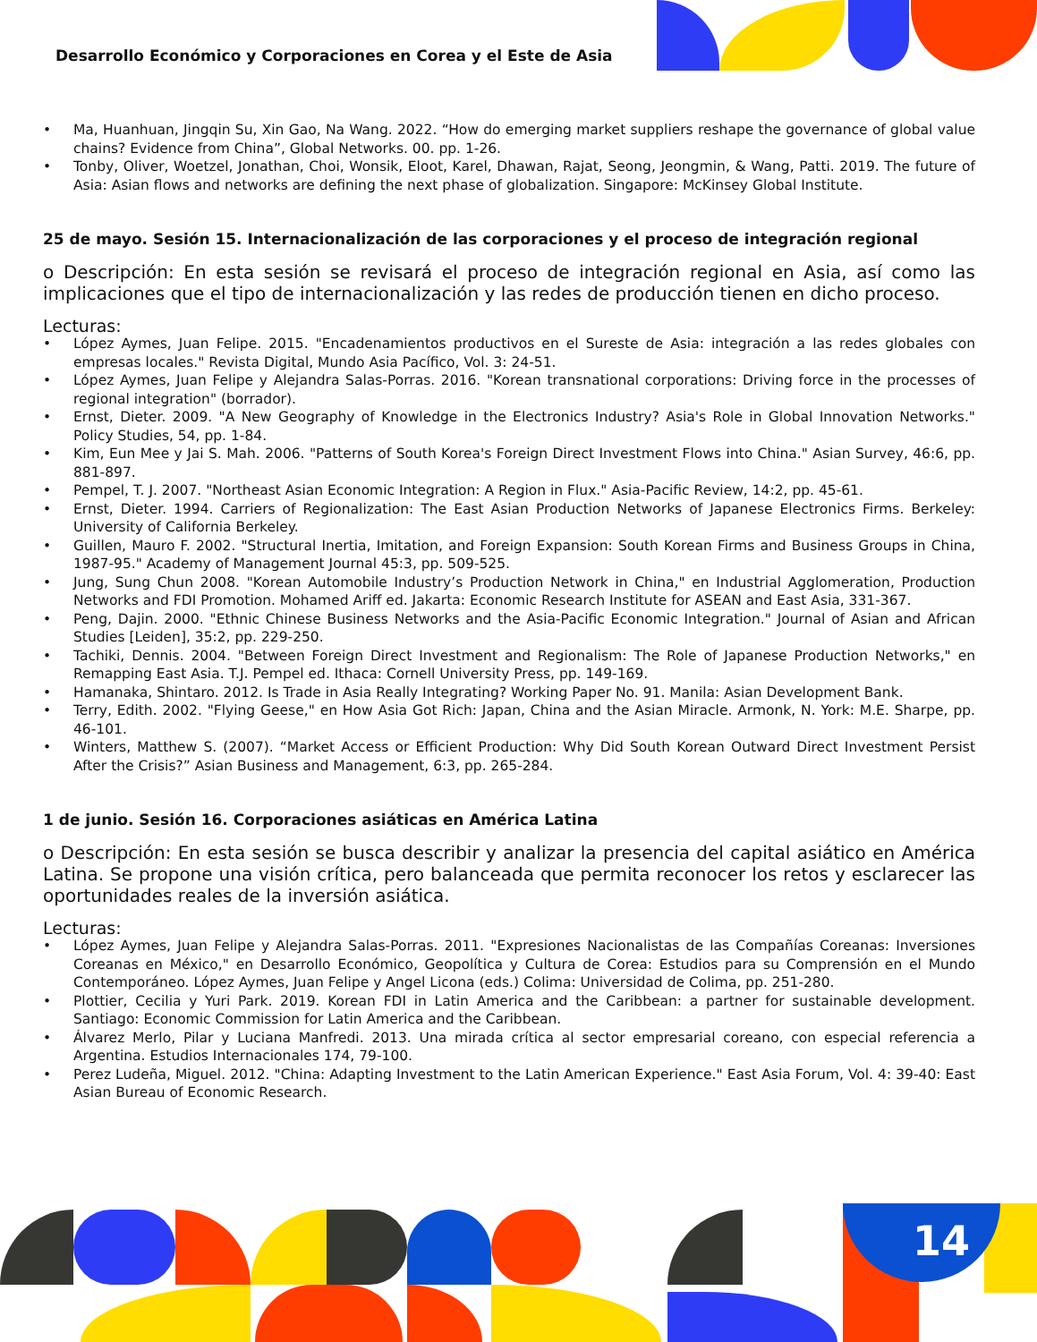Desarrollo Económico y Corporaciones en Corea y el Este de Asia
• Ma, Huanhuan, Jingqin Su, Xin Gao, Na Wang. 2022. “How do emerging market suppliers reshape the governance of global value chains? Evidence from China”, Global Networks. 00. pp. 1-26.
• Tonby, Oliver, Woetzel, Jonathan, Choi, Wonsik, Eloot, Karel, Dhawan, Rajat, Seong, Jeongmin, & Wang, Patti. 2019. The future of Asia: Asian flows and networks are defining the next phase of globalization. Singapore: McKinsey Global Institute.
25 de mayo. Sesión 15. Internacionalización de las corporaciones y el proceso de integración regional
o Descripción: En esta sesión se revisará el proceso de integración regional en Asia, así como las implicaciones que el tipo de internacionalización y las redes de producción tienen en dicho proceso.
Lecturas:
• López Aymes, Juan Felipe. 2015. "Encadenamientos productivos en el Sureste de Asia: integración a las redes globales con empresas locales." Revista Digital, Mundo Asia Pacífico, Vol. 3: 24-51.
• López Aymes, Juan Felipe y Alejandra Salas-Porras. 2016. "Korean transnational corporations: Driving force in the processes of regional integration" (borrador).
• Ernst, Dieter. 2009. "A New Geography of Knowledge in the Electronics Industry? Asia's Role in Global Innovation Networks." Policy Studies, 54, pp. 1-84.
• Kim, Eun Mee y Jai S. Mah. 2006. "Patterns of South Korea's Foreign Direct Investment Flows into China." Asian Survey, 46:6, pp. 881-897.
• Pempel, T. J. 2007. "Northeast Asian Economic Integration: A Region in Flux." Asia-Pacific Review, 14:2, pp. 45-61.
• Ernst, Dieter. 1994. Carriers of Regionalization: The East Asian Production Networks of Japanese Electronics Firms. Berkeley: University of California Berkeley.
• Guillen, Mauro F. 2002. "Structural Inertia, Imitation, and Foreign Expansion: South Korean Firms and Business Groups in China, 1987-95." Academy of Management Journal 45:3, pp. 509-525.
• Jung, Sung Chun 2008. "Korean Automobile Industry’s Production Network in China," en Industrial Agglomeration, Production Networks and FDI Promotion. Mohamed Ariff ed. Jakarta: Economic Research Institute for ASEAN and East Asia, 331-367.
• Peng, Dajin. 2000. "Ethnic Chinese Business Networks and the Asia-Pacific Economic Integration." Journal of Asian and African Studies [Leiden], 35:2, pp. 229-250.
• Tachiki, Dennis. 2004. "Between Foreign Direct Investment and Regionalism: The Role of Japanese Production Networks," en Remapping East Asia. T.J. Pempel ed. Ithaca: Cornell University Press, pp. 149-169.
• Hamanaka, Shintaro. 2012. Is Trade in Asia Really Integrating? Working Paper No. 91. Manila: Asian Development Bank.
• Terry, Edith. 2002. "Flying Geese," en How Asia Got Rich: Japan, China and the Asian Miracle. Armonk, N. York: M.E. Sharpe, pp. 46-101.
• Winters, Matthew S. (2007). “Market Access or Efficient Production: Why Did South Korean Outward Direct Investment Persist After the Crisis?” Asian Business and Management, 6:3, pp. 265-284.
1 de junio. Sesión 16. Corporaciones asiáticas en América Latina
o Descripción: En esta sesión se busca describir y analizar la presencia del capital asiático en América Latina. Se propone una visión crítica, pero balanceada que permita reconocer los retos y esclarecer las oportunidades reales de la inversión asiática.
Lecturas:
• López Aymes, Juan Felipe y Alejandra Salas-Porras. 2011. "Expresiones Nacionalistas de las Compañías Coreanas: Inversiones Coreanas en México," en Desarrollo Económico, Geopolítica y Cultura de Corea: Estudios para su Comprensión en el Mundo Contemporáneo. López Aymes, Juan Felipe y Angel Licona (eds.) Colima: Universidad de Colima, pp. 251-280.
• Plottier, Cecilia y Yuri Park. 2019. Korean FDI in Latin America and the Caribbean: a partner for sustainable development. Santiago: Economic Commission for Latin America and the Caribbean.
• Álvarez Merlo, Pilar y Luciana Manfredi. 2013. Una mirada crítica al sector empresarial coreano, con especial referencia a Argentina. Estudios Internacionales 174, 79-100.
• Perez Ludeña, Miguel. 2012. "China: Adapting Investment to the Latin American Experience." East Asia Forum, Vol. 4: 39-40: East Asian Bureau of Economic Research.
14